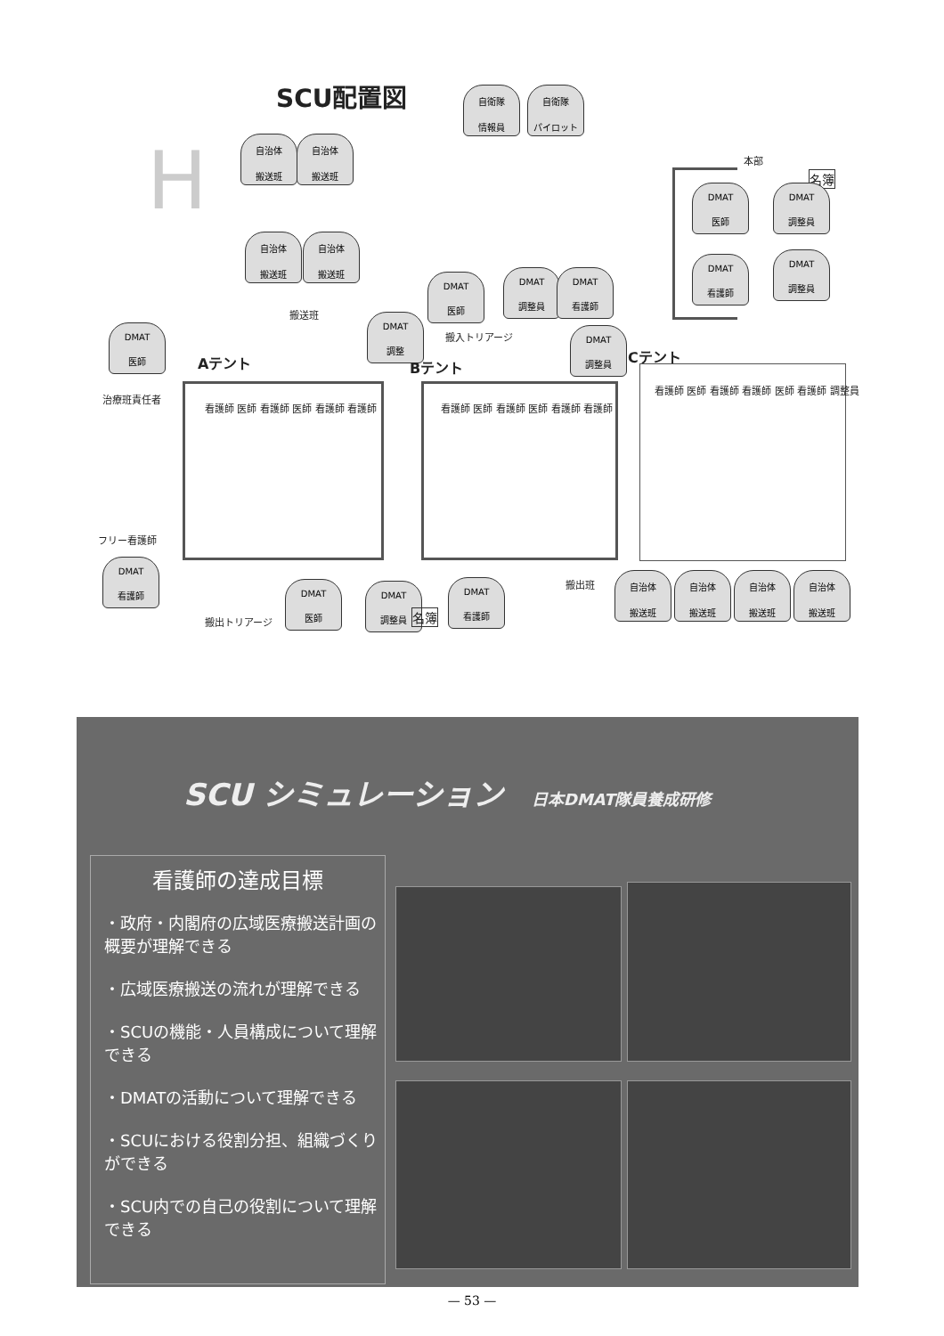SCU配置図
H
自衛隊
情報員
自衛隊
パイロット
自治体
搬送班
自治体
搬送班
自治体
搬送班
自治体
搬送班
本部
名簿
DMAT
医師
DMAT
調整員
DMAT
看護師
DMAT
調整員
DMAT
医師
DMAT
調整員
DMAT
看護師
搬送班
搬入トリアージ
DMAT
医師
DMAT
調整
DMAT
調整員
Aテント Bテント
Cテント
治療班責任者
看護師 医師 看護師 医師 看護師 看護師
看護師 医師 看護師 医師 看護師 看護師
看護師 医師 看護師 看護師 医師 看護師 調整員
フリー看護師
DMAT
看護師
搬出トリアージ
DMAT
医師
DMAT
調整員
名簿
DMAT
看護師
搬出班
自治体
搬送班
自治体
搬送班
自治体
搬送班
自治体
搬送班
SCU シミュレーション 日本DMAT隊員養成研修
看護師の達成目標
・政府・内閣府の広域医療搬送計画の概要が理解できる
・広域医療搬送の流れが理解できる
・SCUの機能・人員構成について理解できる
・DMATの活動について理解できる
・SCUにおける役割分担、組織づくりができる
・SCU内での自己の役割について理解できる
— 53 —